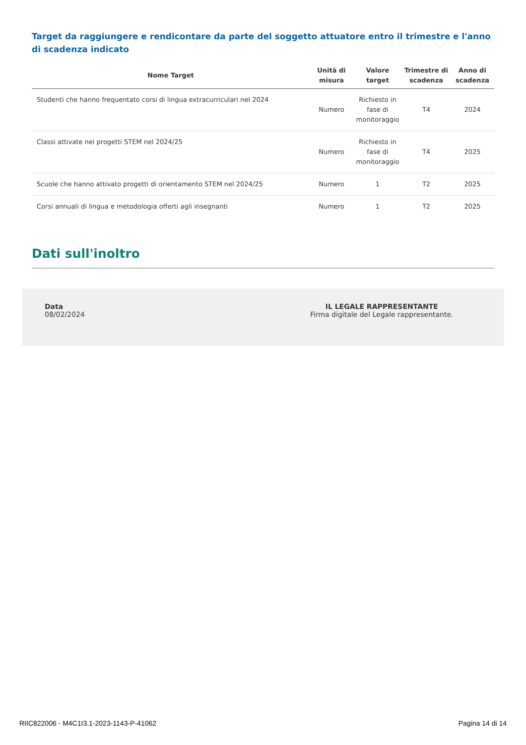Target da raggiungere e rendicontare da parte del soggetto attuatore entro il trimestre e l'anno di scadenza indicato
| Nome Target | Unità di misura | Valore target | Trimestre di scadenza | Anno di scadenza |
| --- | --- | --- | --- | --- |
| Studenti che hanno frequentato corsi di lingua extracurriculari nel 2024 | Numero | Richiesto in fase di monitoraggio | T4 | 2024 |
| Classi attivate nei progetti STEM nel 2024/25 | Numero | Richiesto in fase di monitoraggio | T4 | 2025 |
| Scuole che hanno attivato progetti di orientamento STEM nel 2024/25 | Numero | 1 | T2 | 2025 |
| Corsi annuali di lingua e metodologia offerti agli insegnanti | Numero | 1 | T2 | 2025 |
Dati sull'inoltro
Data
08/02/2024
IL LEGALE RAPPRESENTANTE
Firma digitale del Legale rappresentante.
RIIC822006 - M4C1I3.1-2023-1143-P-41062 Pagina 14 di 14